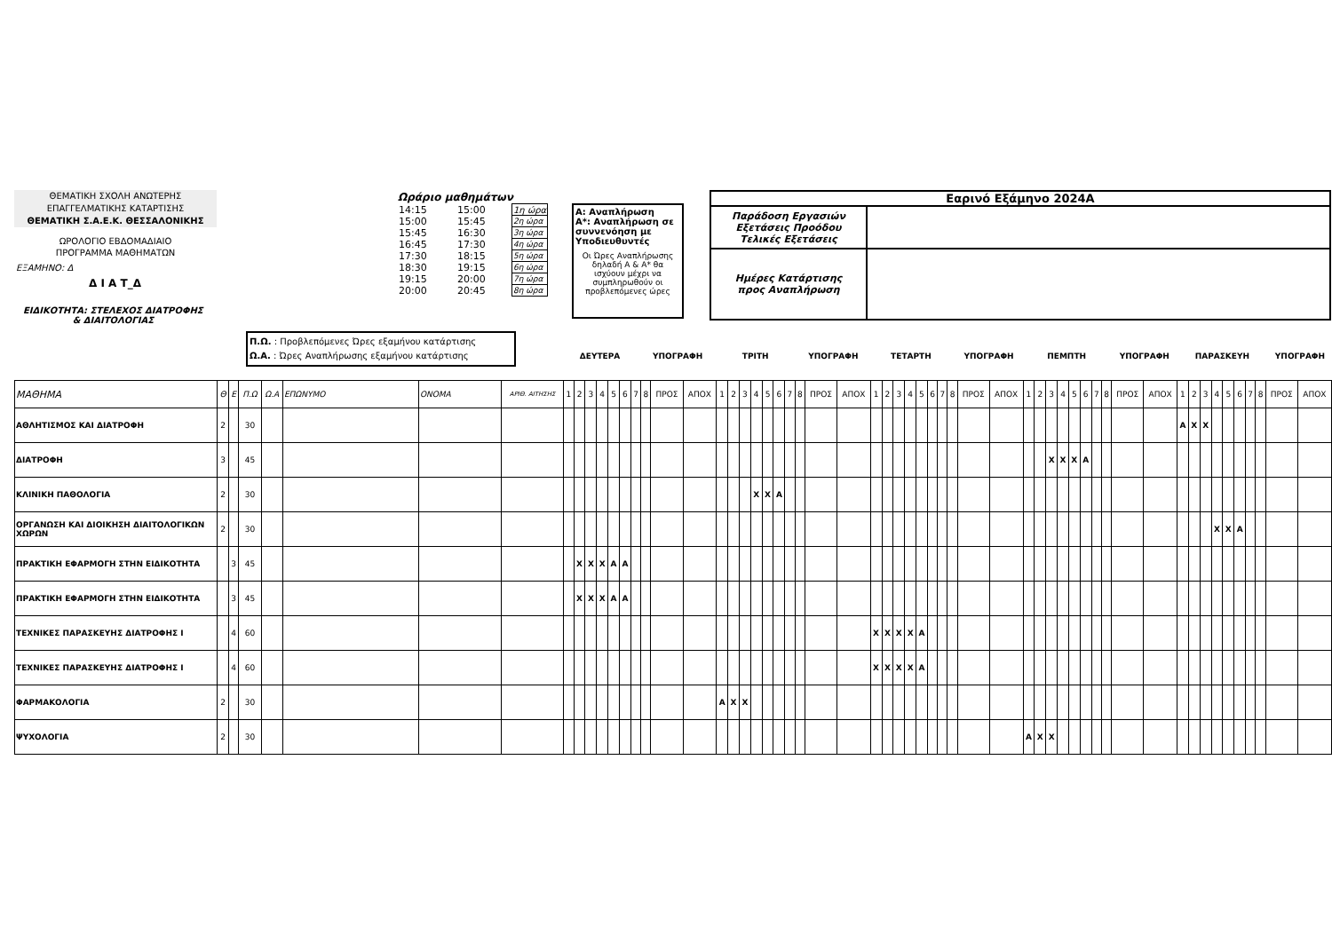ΘΕΜΑΤΙΚΗ ΣΧΟΛΗ ΑΝΩΤΕΡΗΣ
ΕΠΑΓΓΕΛΜΑΤΙΚΗΣ ΚΑΤΑΡΤΙΣΗΣ
ΘΕΜΑΤΙΚΗ Σ.Α.Ε.Κ. ΘΕΣΣΑΛΟΝΙΚΗΣ
ΩΡΟΛΟΓΙΟ ΕΒΔΟΜΑΔΙΑΙΟ
ΠΡΟΓΡΑΜΜΑ ΜΑΘΗΜΑΤΩΝ
ΕΞΑΜΗΝΟ: Δ
Δ Ι Α Τ_Δ
ΕΙΔΙΚΟΤΗΤΑ: ΣΤΕΛΕΧΟΣ ΔΙΑΤΡΟΦΗΣ
& ΔΙΑΙΤΟΛΟΓΙΑΣ
Ωράριο μαθημάτων
| 14:15 | 15:00 | 1η ώρα |
| 15:00 | 15:45 | 2η ώρα |
| 15:45 | 16:30 | 3η ώρα |
| 16:45 | 17:30 | 4η ώρα |
| 17:30 | 18:15 | 5η ώρα |
| 18:30 | 19:15 | 6η ώρα |
| 19:15 | 20:00 | 7η ώρα |
| 20:00 | 20:45 | 8η ώρα |
Α: Αναπλήρωση
Α*: Αναπλήρωση σε συννενόηση με Υποδιευθυντές
Οι Ώρες Αναπλήρωσης δηλαδή Α & Α* θα ισχύουν μέχρι να συμπληρωθούν οι προβλεπόμενες ώρες
| Εαρινό Εξάμηνο 2024Α | |
| Παράδοση Εργασιών Εξετάσεις Προόδου Τελικές Εξετάσεις | |
| Ημέρες Κατάρτισης προς Αναπλήρωση | |
Π.Ω. : Προβλεπόμενες Ώρες εξαμήνου κατάρτισης
Ω.Α. : Ώρες Αναπλήρωσης εξαμήνου κατάρτισης
ΔΕΥΤΕΡΑ ΥΠΟΓΡΑΦΗ ΤΡΙΤΗ ΥΠΟΓΡΑΦΗ ΤΕΤΑΡΤΗ ΥΠΟΓΡΑΦΗ ΠΕΜΠΤΗ ΥΠΟΓΡΑΦΗ ΠΑΡΑΣΚΕΥΗ ΥΠΟΓΡΑΦΗ
| ΜΑΘΗΜΑ | Θ | Ε | Π.Ω | Ω.Α | ΕΠΩΝΥΜΟ | ΟΝΟΜΑ | ΑΡΙΘ. ΑΙΤΗΣΗΣ | 1 | 2 | 3 | 4 | 5 | 6 | 7 | 8 | ΠΡΟΣ | ΑΠΟΧ | 1 | 2 | 3 | 4 | 5 | 6 | 7 | 8 | ΠΡΟΣ | ΑΠΟΧ | 1 | 2 | 3 | 4 | 5 | 6 | 7 | 8 | ΠΡΟΣ | ΑΠΟΧ | 1 | 2 | 3 | 4 | 5 | 6 | 7 | 8 | ΠΡΟΣ | ΑΠΟΧ | 1 | 2 | 3 | 4 | 5 | 6 | 7 | 8 | ΠΡΟΣ | ΑΠΟΧ |
| ΑΘΛΗΤΙΣΜΟΣ ΚΑΙ ΔΙΑΤΡΟΦΗ | 2 | | 30 | | | | | | | | | | | | | | | | | | | | | | | | | | | | | | | | | | | | | | | | | | | | | Α | Χ | Χ | | | | | | | |
| ΔΙΑΤΡΟΦΗ | 3 | | 45 | | | | | | | | | | | | | | | | | | | | | | | | | | | | | | | | | | | | | Χ | Χ | Χ | Α | | | | | | | | | | | | | | |
| ΚΛΙΝΙΚΗ ΠΑΘΟΛΟΓΙΑ | 2 | | 30 | | | | | | | | | | | | | | | | | | Χ | Χ | Α | | | | | | | | | | | | | | | | | | | | | | | | | | | | | | | | | | |
| ΟΡΓΑΝΩΣΗ ΚΑΙ ΔΙΟΙΚΗΣΗ ΔΙΑΙΤΟΛΟΓΙΚΩΝ ΧΩΡΩΝ | 2 | | 30 | | | | | | | | | | | | | | | | | | | | | | | | | | | | | | | | | | | | | | | | | | | | | | | | Χ | Χ | Α | | | | |
| ΠΡΑΚΤΙΚΗ ΕΦΑΡΜΟΓΗ ΣΤΗΝ ΕΙΔΙΚΟΤΗΤΑ | | 3 | 45 | | | | | | Χ | Χ | Χ | Α | Α | | | | | | | | | | | | | | | | | | | | | | | | | | | | | | | | | | | | | | | | | | | | |
| ΠΡΑΚΤΙΚΗ ΕΦΑΡΜΟΓΗ ΣΤΗΝ ΕΙΔΙΚΟΤΗΤΑ | | 3 | 45 | | | | | | Χ | Χ | Χ | Α | Α | | | | | | | | | | | | | | | | | | | | | | | | | | | | | | | | | | | | | | | | | | | | |
| ΤΕΧΝΙΚΕΣ ΠΑΡΑΣΚΕΥΗΣ ΔΙΑΤΡΟΦΗΣ Ι | | 4 | 60 | | | | | | | | | | | | | | | | | | | | | | | | | Χ | Χ | Χ | Χ | Α | | | | | | | | | | | | | | | | | | | | | | | | | |
| ΤΕΧΝΙΚΕΣ ΠΑΡΑΣΚΕΥΗΣ ΔΙΑΤΡΟΦΗΣ Ι | | 4 | 60 | | | | | | | | | | | | | | | | | | | | | | | | | Χ | Χ | Χ | Χ | Α | | | | | | | | | | | | | | | | | | | | | | | | | |
| ΦΑΡΜΑΚΟΛΟΓΙΑ | 2 | | 30 | | | | | | | | | | | | | | | Α | Χ | Χ | | | | | | | | | | | | | | | | | | | | | | | | | | | | | | | | | | | | | |
| ΨΥΧΟΛΟΓΙΑ | 2 | | 30 | | | | | | | | | | | | | | | | | | | | | | | | | | | | | | | | | | | Α | Χ | Χ | | | | | | | | | | | | | | | | | |